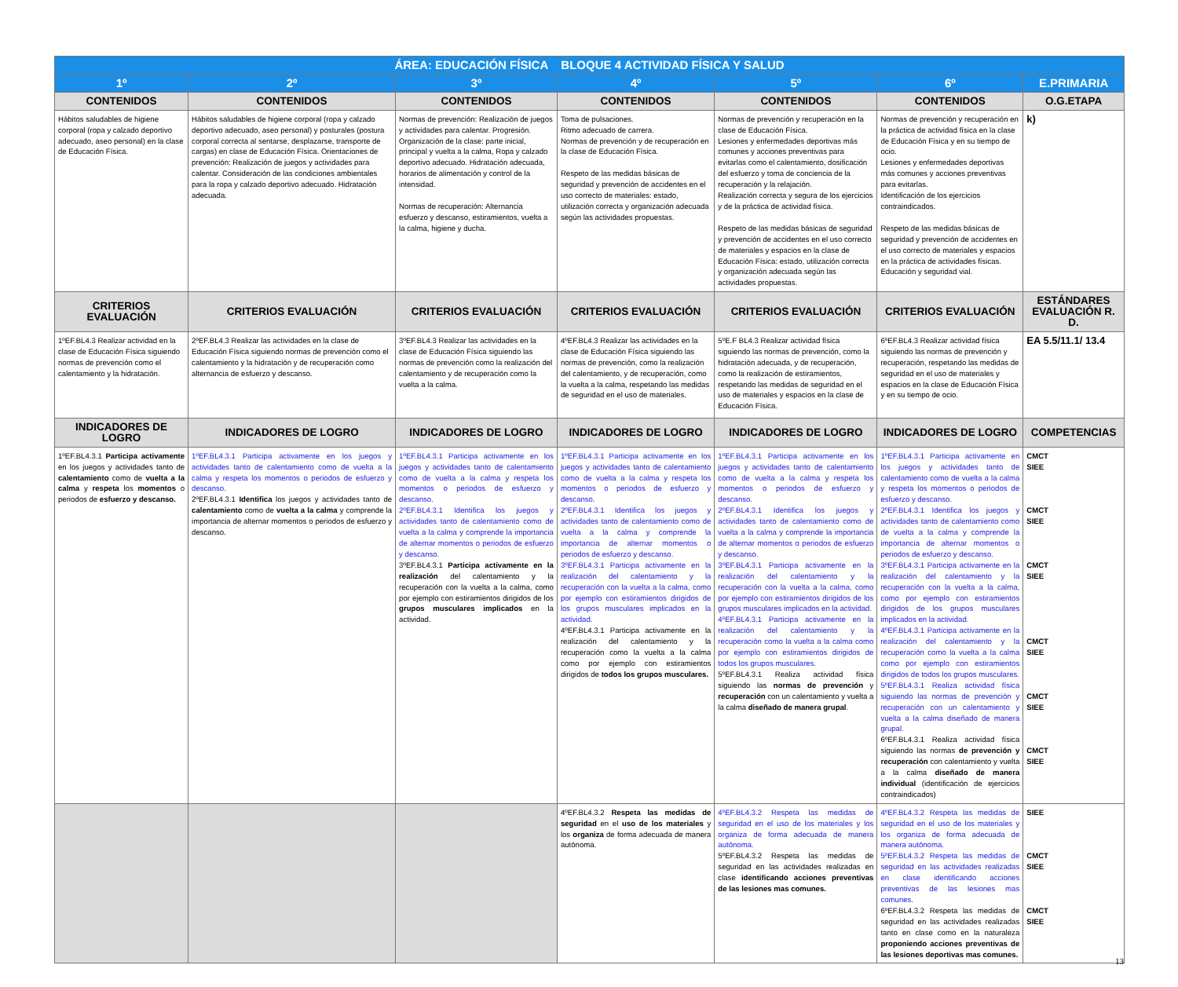| ÁREA: EDUCACIÓN FÍSICA BLOQUE 4 ACTIVIDAD FÍSICA Y SALUD | | | | | | |
| --- | --- | --- | --- | --- | --- | --- |
| 1º | 2º | 3º | 4º | 5º | 6º | E.PRIMARIA |
| CONTENIDOS | CONTENIDOS | CONTENIDOS | CONTENIDOS | CONTENIDOS | CONTENIDOS | O.G.ETAPA |
| Hábitos saludables de higiene corporal (ropa y calzado deportivo adecuado, aseo personal) en la clase de Educación Física. | Hábitos saludables de higiene corporal (ropa y calzado deportivo adecuado, aseo personal) y posturales (postura corporal correcta al sentarse, desplazarse, transporte de cargas) en clase de Educación Física. Orientaciones de prevención: Realización de juegos y actividades para calentar. Consideración de las condiciones ambientales para la ropa y calzado deportivo adecuado. Hidratación adecuada. | Normas de prevención: Realización de juegos y actividades para calentar. Progresión. Organización de la clase: parte inicial, principal y vuelta a la calma, Ropa y calzado deportivo adecuado. Hidratación adecuada, horarios de alimentación y control de la intensidad. Normas de recuperación: Alternancia esfuerzo y descanso, estiramientos, vuelta a la calma, higiene y ducha. | Toma de pulsaciones. Ritmo adecuado de carrera. Normas de prevención y de recuperación en la clase de Educación Física. Respeto de las medidas básicas de seguridad y prevención de accidentes en el uso correcto de materiales: estado, utilización correcta y organización adecuada según las actividades propuestas. | Normas de prevención y recuperación en la clase de Educación Física. Lesiones y enfermedades deportivas más comunes y acciones preventivas para evitarlas como el calentamiento, dosificación del esfuerzo y toma de conciencia de la recuperación y la relajación. Realización correcta y segura de los ejercicios y de la práctica de actividad física. Respeto de las medidas básicas de seguridad y prevención de accidentes en el uso correcto de materiales y espacios en la clase de Educación Física: estado, utilización correcta y organización adecuada según las actividades propuestas. | Normas de prevención y recuperación en la práctica de actividad física en la clase de Educación Física y en su tiempo de ocio. Lesiones y enfermedades deportivas más comunes y acciones preventivas para evitarlas. Identificación de los ejercicios contraindicados. Respeto de las medidas básicas de seguridad y prevención de accidentes en el uso correcto de materiales y espacios en la práctica de actividades físicas. Educación y seguridad vial. | k) |
| CRITERIOS EVALUACIÓN | CRITERIOS EVALUACIÓN | CRITERIOS EVALUACIÓN | CRITERIOS EVALUACIÓN | CRITERIOS EVALUACIÓN | CRITERIOS EVALUACIÓN | ESTÁNDARES EVALUACIÓN R. D. |
| 1ºEF.BL4.3 Realizar actividad en la clase de Educación Física siguiendo normas de prevención como el calentamiento y la hidratación. | 2ºEF.BL4.3 Realizar las actividades en la clase de Educación Física siguiendo normas de prevención como el calentamiento y la hidratación y de recuperación como alternancia de esfuerzo y descanso. | 3ºEF.BL4.3 Realizar las actividades en la clase de Educación Física siguiendo las normas de prevención como la realización del calentamiento y de recuperación como la vuelta a la calma. | 4ºEF.BL4.3 Realizar las actividades en la clase de Educación Física siguiendo las normas de prevención, como la realización del calentamiento, y de recuperación, como la vuelta a la calma, respetando las medidas de seguridad en el uso de materiales. | 5ºE.F BL4.3 Realizar actividad física siguiendo las normas de prevención, como la hidratación adecuada, y de recuperación, como la realización de estiramientos, respetando las medidas de seguridad en el uso de materiales y espacios en la clase de Educación Física. | 6ºEF.BL4.3 Realizar actividad física siguiendo las normas de prevención y recuperación, respetando las medidas de seguridad en el uso de materiales y espacios en la clase de Educación Física y en su tiempo de ocio. | EA 5.5/11.1/ 13.4 |
| INDICADORES DE LOGRO | INDICADORES DE LOGRO | INDICADORES DE LOGRO | INDICADORES DE LOGRO | INDICADORES DE LOGRO | INDICADORES DE LOGRO | COMPETENCIAS |
| 1ºEF.BL4.3.1 Participa activamente en los juegos y actividades tanto de calentamiento como de vuelta a la calma y respeta los momentos o periodos de esfuerzo y descanso. | 1ºEF.BL4.3.1 Participa activamente en los juegos y actividades tanto de calentamiento como de vuelta a la calma y respeta los momentos o periodos de esfuerzo y descanso. 2ºEF.BL4.3.1 Identifica los juegos y actividades tanto de calentamiento como de vuelta a la calma y comprende la importancia de alternar momentos o periodos de esfuerzo y descanso. | 1ºEF.BL4.3.1 Participa activamente en los juegos y actividades tanto de calentamiento como de vuelta a la calma y respeta los momentos o periodos de esfuerzo y descanso. 2ºEF.BL4.3.1 Identifica los juegos y actividades tanto de calentamiento como de vuelta a la calma y comprende la importancia de alternar momentos o periodos de esfuerzo y descanso. 3ºEF.BL4.3.1 Participa activamente en la realización del calentamiento y la recuperación con la vuelta a la calma, como por ejemplo con estiramientos dirigidos de los grupos musculares implicados en la actividad. | 1ºEF.BL4.3.1 Participa activamente en los juegos y actividades tanto de calentamiento como de vuelta a la calma y respeta los momentos o periodos de esfuerzo y descanso. 2ºEF.BL4.3.1 Identifica los juegos y actividades tanto de calentamiento como de vuelta a la calma y comprende la importancia de alternar momentos o periodos de esfuerzo y descanso. 3ºEF.BL4.3.1 Participa activamente en la realización del calentamiento y la recuperación con la vuelta a la calma, como por ejemplo con estiramientos dirigidos de los grupos musculares implicados en la actividad. 4ºEF.BL4.3.1 Participa activamente en la realización del calentamiento y la recuperación como la vuelta a la calma como por ejemplo con estiramientos dirigidos de todos los grupos musculares. | 1ºEF.BL4.3.1 Participa activamente en los juegos y actividades tanto de calentamiento como de vuelta a la calma y respeta los momentos o periodos de esfuerzo y descanso. 2ºEF.BL4.3.1 Identifica los juegos y actividades tanto de calentamiento como de vuelta a la calma y comprende la importancia de alternar momentos o periodos de esfuerzo y descanso. 3ºEF.BL4.3.1 Participa activamente en la realización del calentamiento y la recuperación con la vuelta a la calma, como por ejemplo con estiramientos dirigidos de los grupos musculares implicados en la actividad. 4ºEF.BL4.3.1 Participa activamente en la realización del calentamiento y la recuperación como la vuelta a la calma como por ejemplo con estiramientos dirigidos de todos los grupos musculares. 5ºEF.BL4.3.1 Realiza actividad física siguiendo las normas de prevención y recuperación con un calentamiento y vuelta a la calma diseñado de manera grupal . | 1ºEF.BL4.3.1 Participa activamente en los juegos y actividades tanto de calentamiento como de vuelta a la calma y respeta los momentos o periodos de esfuerzo y descanso. 2ºEF.BL4.3.1 Identifica los juegos y actividades tanto de calentamiento como de vuelta a la calma y comprende la importancia de alternar momentos o periodos de esfuerzo y descanso. 3ºEF.BL4.3.1 Participa activamente en la realización del calentamiento y la recuperación con la vuelta a la calma, como por ejemplo con estiramientos dirigidos de los grupos musculares implicados en la actividad. 4ºEF.BL4.3.1 Participa activamente en la realización del calentamiento y la recuperación como la vuelta a la calma como por ejemplo con estiramientos dirigidos de todos los grupos musculares. 5ºEF.BL4.3.1 Realiza actividad física siguiendo las normas de prevención y recuperación con un calentamiento y vuelta a la calma diseñado de manera grupal. 6ºEF.BL4.3.1 Realiza actividad física siguiendo las normas de prevención y recuperación con calentamiento y vuelta a la calma diseñado de manera individual (identificación de ejercicios contraindicados) | CMCT SIEE CMCT SIEE CMCT SIEE CMCT SIEE CMCT SIEE CMCT SIEE |
| | | | 4ºEF.BL4.3.2 Respeta las medidas de seguridad en el uso de los materiales y los organiza de forma adecuada de manera autónoma. | 4ºEF.BL4.3.2 Respeta las medidas de seguridad en el uso de los materiales y los organiza de forma adecuada de manera autónoma. 5ºEF.BL4.3.2 Respeta las medidas de seguridad en las actividades realizadas en clase identificando acciones preventivas de las lesiones mas comunes. | 4ºEF.BL4.3.2 Respeta las medidas de seguridad en el uso de los materiales y los organiza de forma adecuada de manera autónoma. 5ºEF.BL4.3.2 Respeta las medidas de seguridad en las actividades realizadas en clase identificando acciones preventivas de las lesiones mas comunes. 6ºEF.BL4.3.2 Respeta las medidas de seguridad en las actividades realizadas tanto en clase como en la naturaleza proponiendo acciones preventivas de las lesiones deportivas mas comunes. | SIEE CMCT SIEE CMCT SIEE |
13